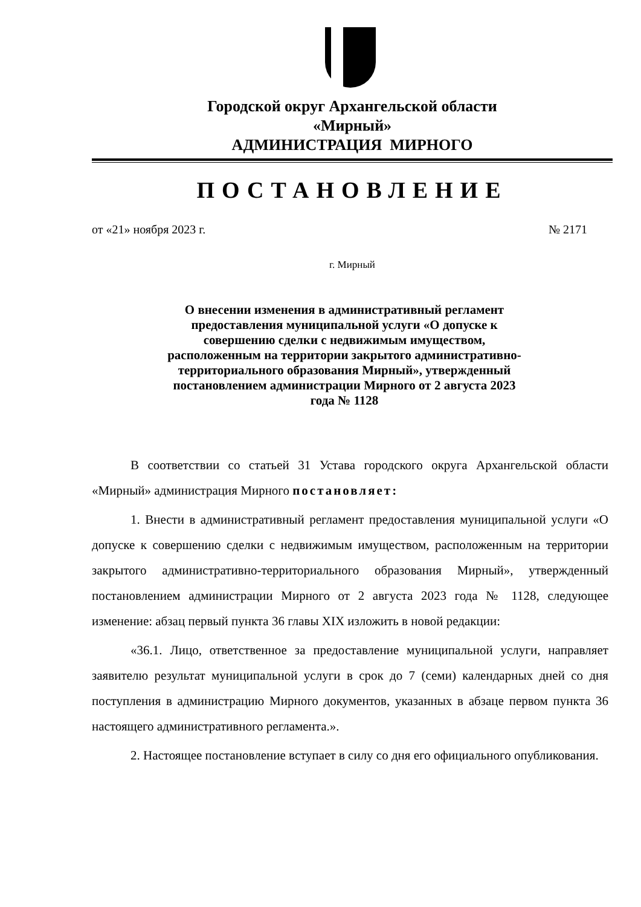Городской округ Архангельской области
«Мирный»
АДМИНИСТРАЦИЯ МИРНОГО
ПОСТАНОВЛЕНИЕ
от «21» ноября 2023 г. № 2171
г. Мирный
О внесении изменения в административный регламент предоставления муниципальной услуги «О допуске к совершению сделки с недвижимым имуществом, расположенным на территории закрытого административно-территориального образования Мирный», утвержденный постановлением администрации Мирного от 2 августа 2023 года № 1128
В соответствии со статьей 31 Устава городского округа Архангельской области «Мирный» администрация Мирного постановляет:
1. Внести в административный регламент предоставления муниципальной услуги «О допуске к совершению сделки с недвижимым имуществом, расположенным на территории закрытого административно-территориального образования Мирный», утвержденный постановлением администрации Мирного от 2 августа 2023 года № 1128, следующее изменение: абзац первый пункта 36 главы XIX изложить в новой редакции:
«36.1. Лицо, ответственное за предоставление муниципальной услуги, направляет заявителю результат муниципальной услуги в срок до 7 (семи) календарных дней со дня поступления в администрацию Мирного документов, указанных в абзаце первом пункта 36 настоящего административного регламента.».
2. Настоящее постановление вступает в силу со дня его официального опубликования.